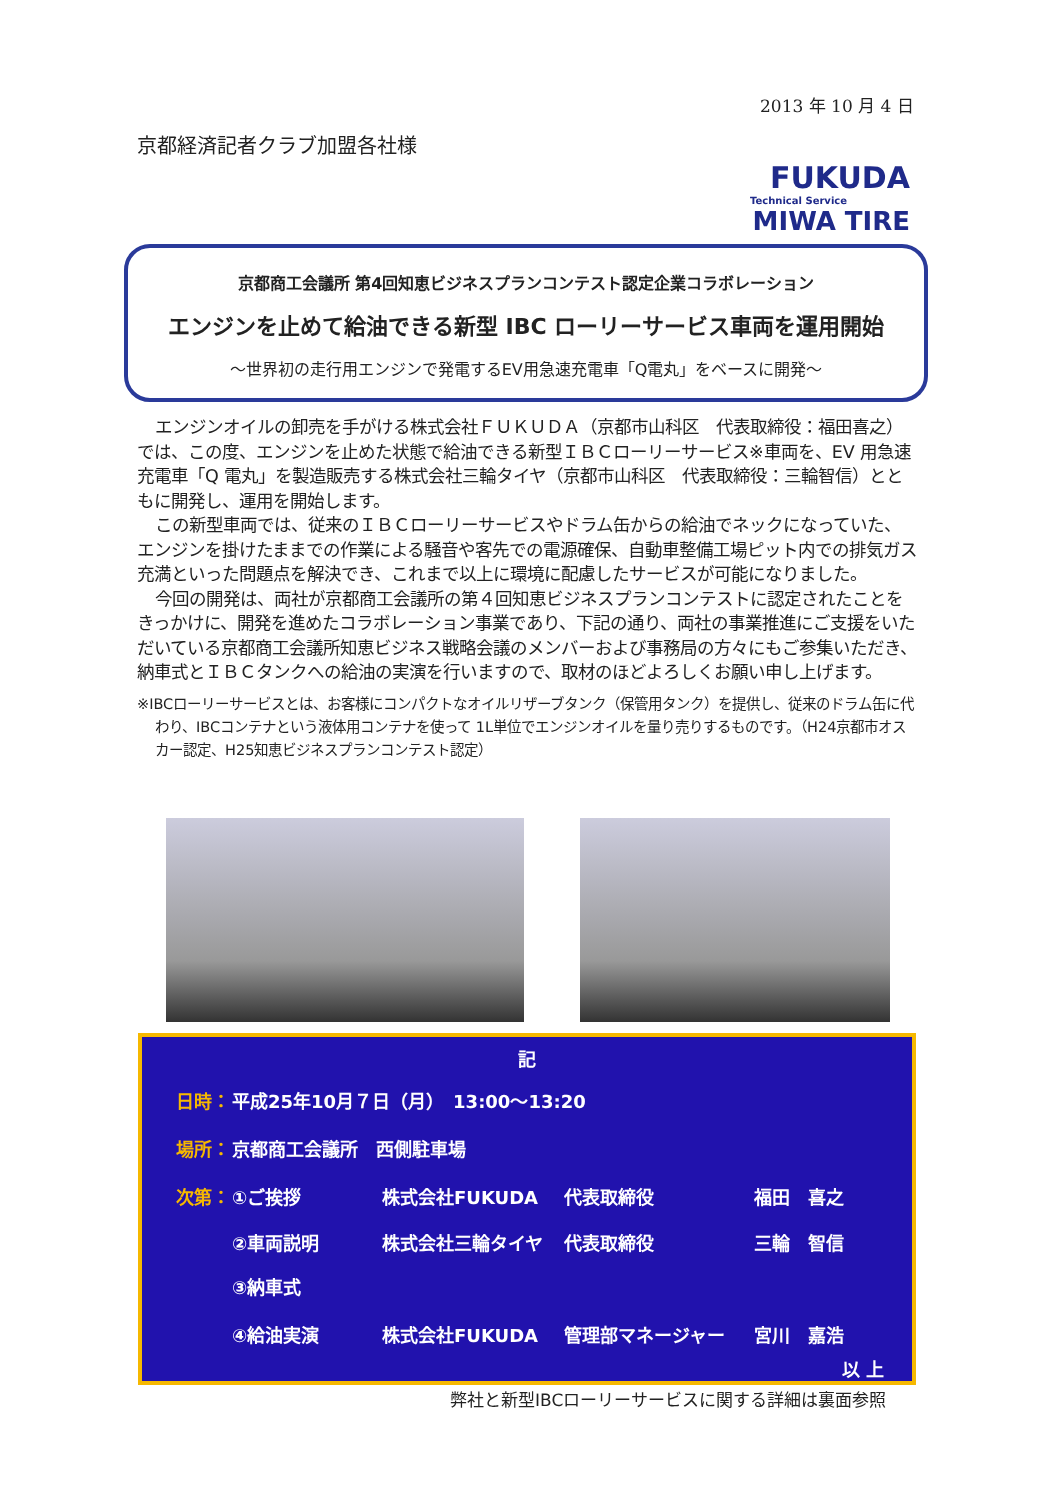2013 年 10 月 4 日
京都経済記者クラブ加盟各社様
FUKUDA
Technical Service
MIWA TIRE
京都商工会議所 第4回知恵ビジネスプランコンテスト認定企業コラボレーション
エンジンを止めて給油できる新型 IBC ローリーサービス車両を運用開始
～世界初の走行用エンジンで発電するEV用急速充電車「Q電丸」をベースに開発～
エンジンオイルの卸売を手がける株式会社ＦＵＫＵＤＡ（京都市山科区　代表取締役：福田喜之）では、この度、エンジンを止めた状態で給油できる新型ＩＢＣローリーサービス※車両を、EV 用急速充電車「Q 電丸」を製造販売する株式会社三輪タイヤ（京都市山科区　代表取締役：三輪智信）とともに開発し、運用を開始します。
この新型車両では、従来のＩＢＣローリーサービスやドラム缶からの給油でネックになっていた、エンジンを掛けたままでの作業による騒音や客先での電源確保、自動車整備工場ピット内での排気ガス充満といった問題点を解決でき、これまで以上に環境に配慮したサービスが可能になりました。
今回の開発は、両社が京都商工会議所の第４回知恵ビジネスプランコンテストに認定されたことをきっかけに、開発を進めたコラボレーション事業であり、下記の通り、両社の事業推進にご支援をいただいている京都商工会議所知恵ビジネス戦略会議のメンバーおよび事務局の方々にもご参集いただき、納車式とＩＢＣタンクへの給油の実演を行いますので、取材のほどよろしくお願い申し上げます。
※IBCローリーサービスとは、お客様にコンパクトなオイルリザーブタンク（保管用タンク）を提供し、従来のドラム缶に代わり、IBCコンテナという液体用コンテナを使って 1L単位でエンジンオイルを量り売りするものです。（H24京都市オスカー認定、H25知恵ビジネスプランコンテスト認定）
記
日時： 平成25年10月７日（月）　13:00～13:20
場所： 京都商工会議所　西側駐車場
次第： ①ご挨拶 株式会社FUKUDA 代表取締役 福田　喜之
②車両説明 株式会社三輪タイヤ 代表取締役 三輪　智信
③納車式
④給油実演 株式会社FUKUDA 管理部マネージャー 宮川　嘉浩
以 上
弊社と新型IBCローリーサービスに関する詳細は裏面参照